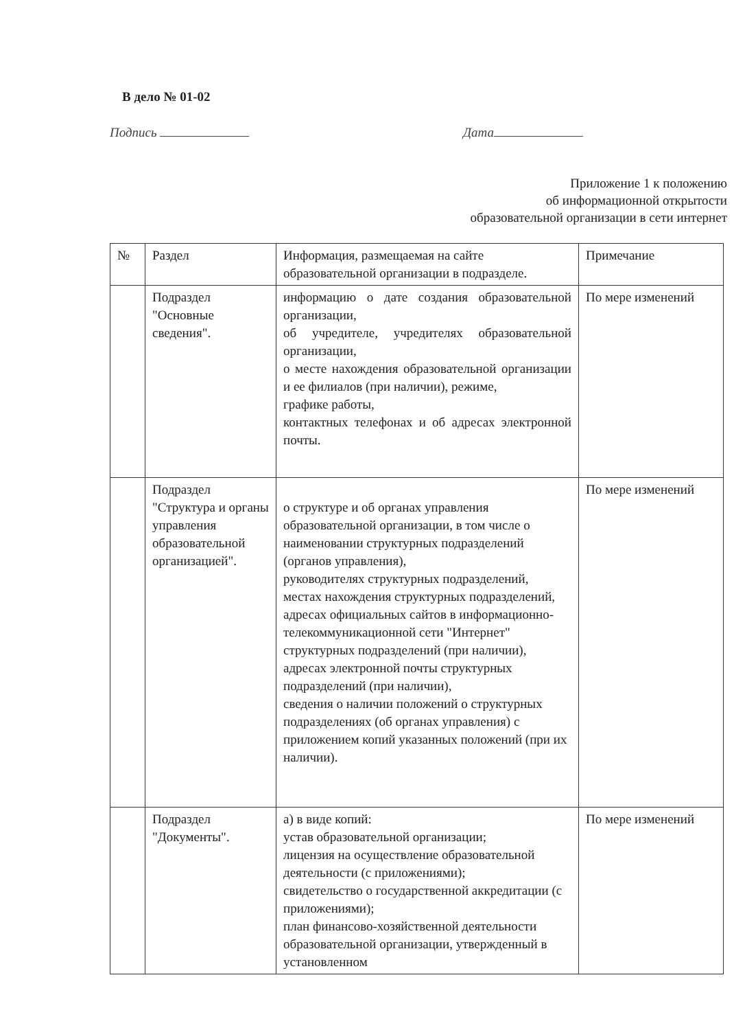В дело № 01-02
Подпись Дата
Приложение 1 к положению
об информационной открытости
образовательной организации в сети интернет
| № | Раздел | Информация, размещаемая на сайте образовательной организации в подразделе. | Примечание |
| --- | --- | --- | --- |
| | Подраздел "Основные сведения". | информацию о дате создания образовательной организации, об учредителе, учредителях образовательной организации, о месте нахождения образовательной организации и ее филиалов (при наличии), режиме, графике работы, контактных телефонах и об адресах электронной почты. | По мере изменений |
| | Подраздел "Структура и органы управления образовательной организацией". | о структуре и об органах управления образовательной организации, в том числе о наименовании структурных подразделений (органов управления), руководителях структурных подразделений, местах нахождения структурных подразделений, адресах официальных сайтов в информационно-телекоммуникационной сети "Интернет" структурных подразделений (при наличии), адресах электронной почты структурных подразделений (при наличии), сведения о наличии положений о структурных подразделениях (об органах управления) с приложением копий указанных положений (при их наличии). | По мере изменений |
| | Подраздел "Документы". | а) в виде копий: устав образовательной организации; лицензия на осуществление образовательной деятельности (с приложениями); свидетельство о государственной аккредитации (с приложениями); план финансово-хозяйственной деятельности образовательной организации, утвержденный в установленном | По мере изменений |